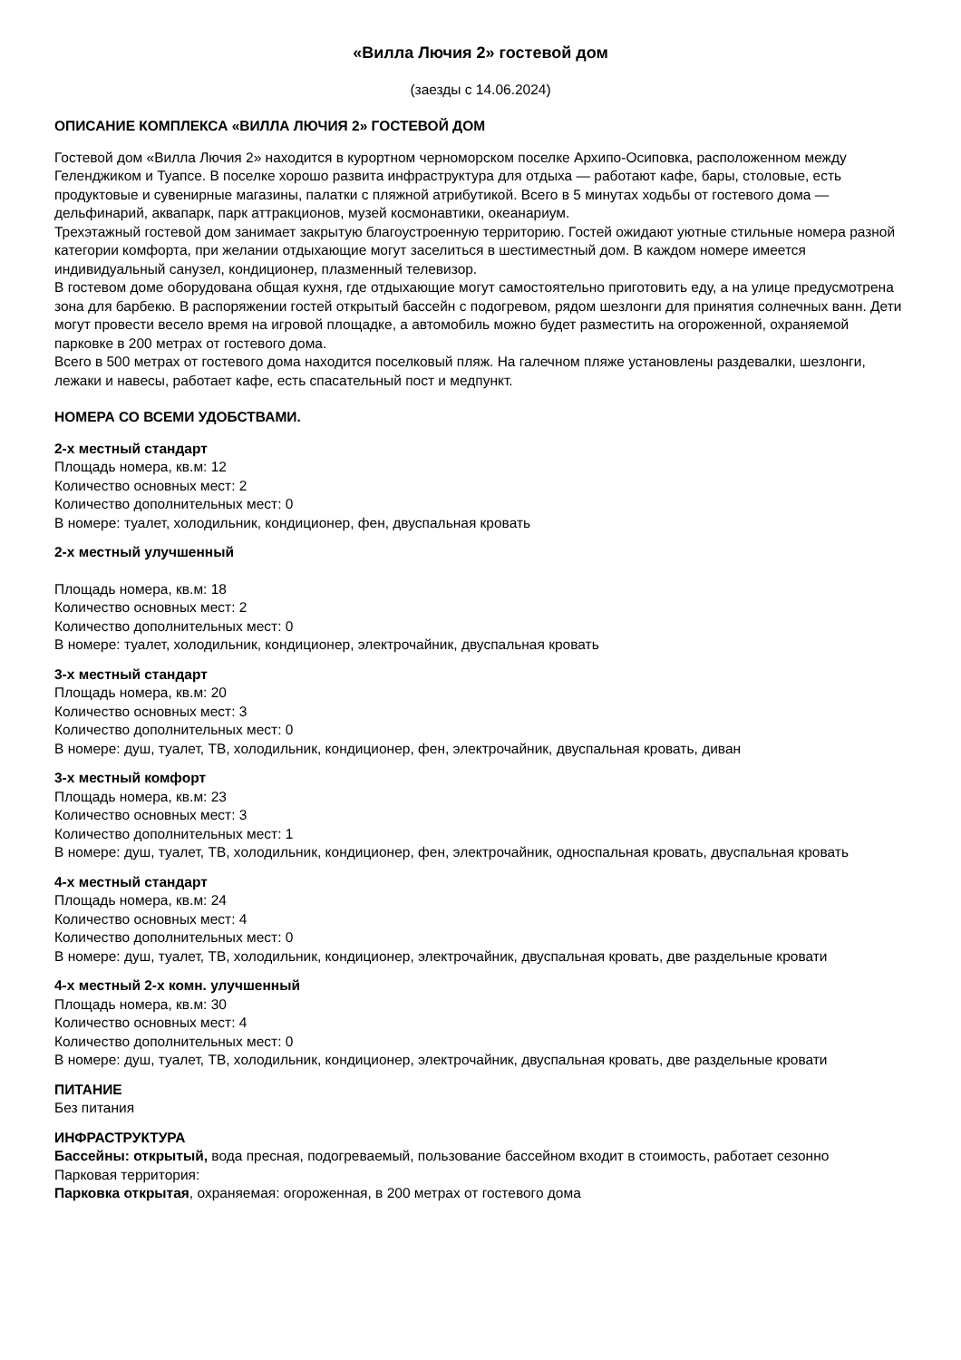«Вилла Лючия 2» гостевой дом
(заезды с 14.06.2024)
ОПИСАНИЕ КОМПЛЕКСА «ВИЛЛА ЛЮЧИЯ 2» ГОСТЕВОЙ ДОМ
Гостевой дом «Вилла Лючия 2» находится в курортном черноморском поселке Архипо-Осиповка, расположенном между Геленджиком и Туапсе. В поселке хорошо развита инфраструктура для отдыха — работают кафе, бары, столовые, есть продуктовые и сувенирные магазины, палатки с пляжной атрибутикой. Всего в 5 минутах ходьбы от гостевого дома — дельфинарий, аквапарк, парк аттракционов, музей космонавтики, океанариум.
Трехэтажный гостевой дом занимает закрытую благоустроенную территорию. Гостей ожидают уютные стильные номера разной категории комфорта, при желании отдыхающие могут заселиться в шестиместный дом. В каждом номере имеется индивидуальный санузел, кондиционер, плазменный телевизор.
В гостевом доме оборудована общая кухня, где отдыхающие могут самостоятельно приготовить еду, а на улице предусмотрена зона для барбекю. В распоряжении гостей открытый бассейн с подогревом, рядом шезлонги для принятия солнечных ванн. Дети могут провести весело время на игровой площадке, а автомобиль можно будет разместить на огороженной, охраняемой парковке в 200 метрах от гостевого дома.
Всего в 500 метрах от гостевого дома находится поселковый пляж. На галечном пляже установлены раздевалки, шезлонги, лежаки и навесы, работает кафе, есть спасательный пост и медпункт.
НОМЕРА СО ВСЕМИ УДОБСТВАМИ.
2-х местный стандарт
Площадь номера, кв.м: 12
Количество основных мест: 2
Количество дополнительных мест: 0
В номере: туалет, холодильник, кондиционер, фен, двуспальная кровать
2-х местный улучшенный
Площадь номера, кв.м: 18
Количество основных мест: 2
Количество дополнительных мест: 0
В номере: туалет, холодильник, кондиционер, электрочайник, двуспальная кровать
3-х местный стандарт
Площадь номера, кв.м: 20
Количество основных мест: 3
Количество дополнительных мест: 0
В номере: душ, туалет, ТВ, холодильник, кондиционер, фен, электрочайник, двуспальная кровать, диван
3-х местный комфорт
Площадь номера, кв.м: 23
Количество основных мест: 3
Количество дополнительных мест: 1
В номере: душ, туалет, ТВ, холодильник, кондиционер, фен, электрочайник, односпальная кровать, двуспальная кровать
4-х местный стандарт
Площадь номера, кв.м: 24
Количество основных мест: 4
Количество дополнительных мест: 0
В номере: душ, туалет, ТВ, холодильник, кондиционер, электрочайник, двуспальная кровать, две раздельные кровати
4-х местный 2-х комн. улучшенный
Площадь номера, кв.м: 30
Количество основных мест: 4
Количество дополнительных мест: 0
В номере: душ, туалет, ТВ, холодильник, кондиционер, электрочайник, двуспальная кровать, две раздельные кровати
ПИТАНИЕ
Без питания
ИНФРАСТРУКТУРА
Бассейны: открытый, вода пресная, подогреваемый, пользование бассейном входит в стоимость, работает сезонно
Парковая территория:
Парковка открытая, охраняемая: огороженная, в 200 метрах от гостевого дома